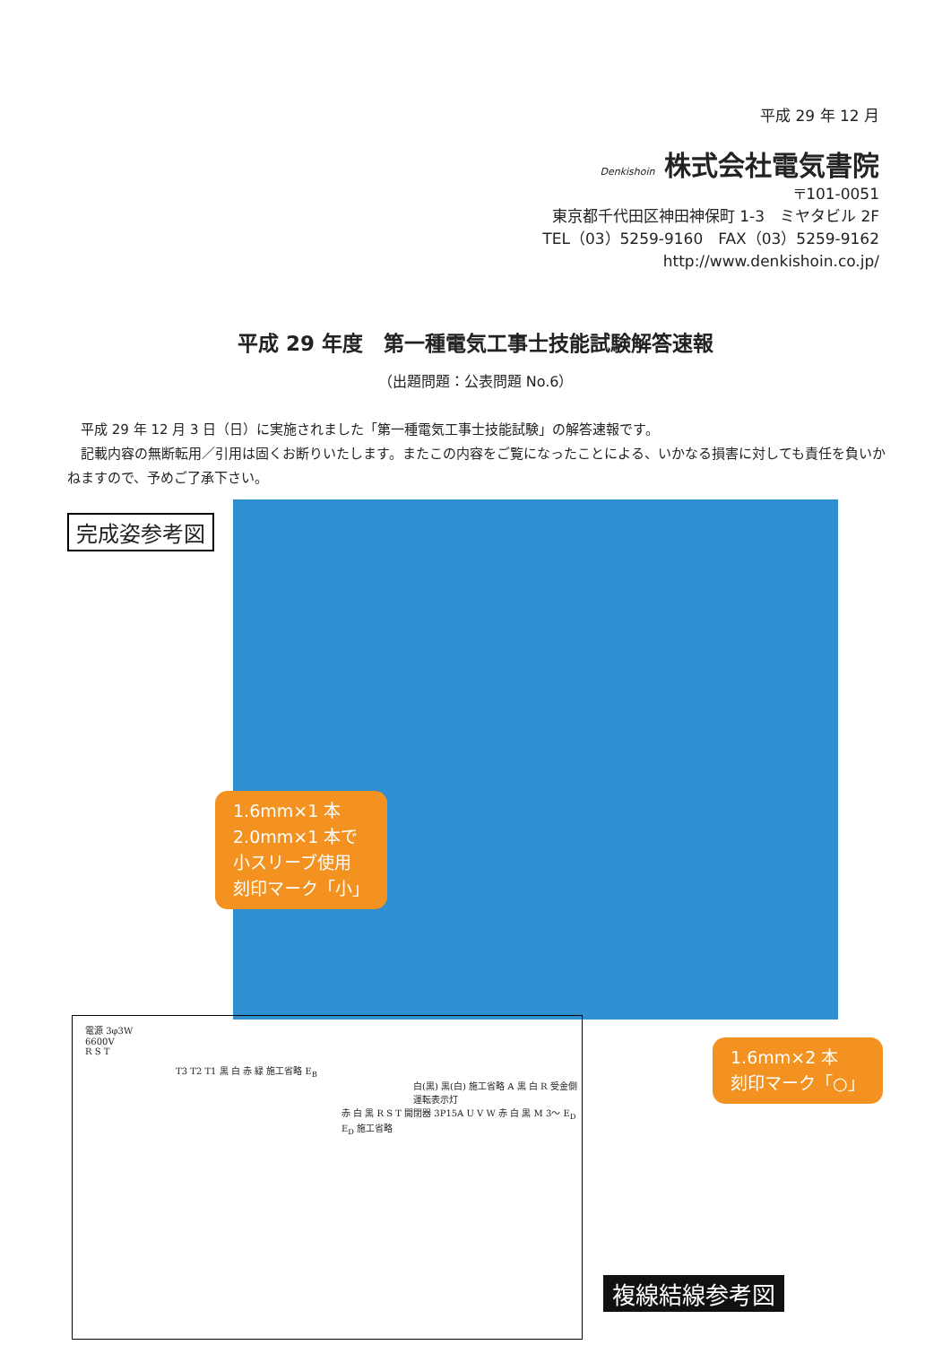平成 29 年 12 月
Denkishoin 株式会社電気書院
〒101-0051
東京都千代田区神田神保町 1-3　ミヤタビル 2F
TEL（03）5259-9160　FAX（03）5259-9162
http://www.denkishoin.co.jp/
平成 29 年度　第一種電気工事士技能試験解答速報
（出題問題：公表問題 No.6）
　平成 29 年 12 月 3 日（日）に実施されました「第一種電気工事士技能試験」の解答速報です。
　記載内容の無断転用／引用は固くお断りいたします。またこの内容をご覧になったことによる、いかなる損害に対しても責任を負いかねますので、予めご了承下さい。
完成姿参考図
1.6mm×1 本
2.0mm×1 本で
小スリーブ使用
刻印マーク「小」
1.6mm×2 本
刻印マーク「○」
電源 3φ3W
6600V
R S T
T3 T2 T1 黒 白 赤 緑 施工省略 E<sub>B</sub>
白(黒) 黒(白) 施工省略 A 黒 白 R 受金側 運転表示灯
赤 白 黒 R S T 開閉器 3P15A U V W 赤 白 黒 M 3〜 E<sub>D</sub> E<sub>D</sub> 施工省略
複線結線参考図